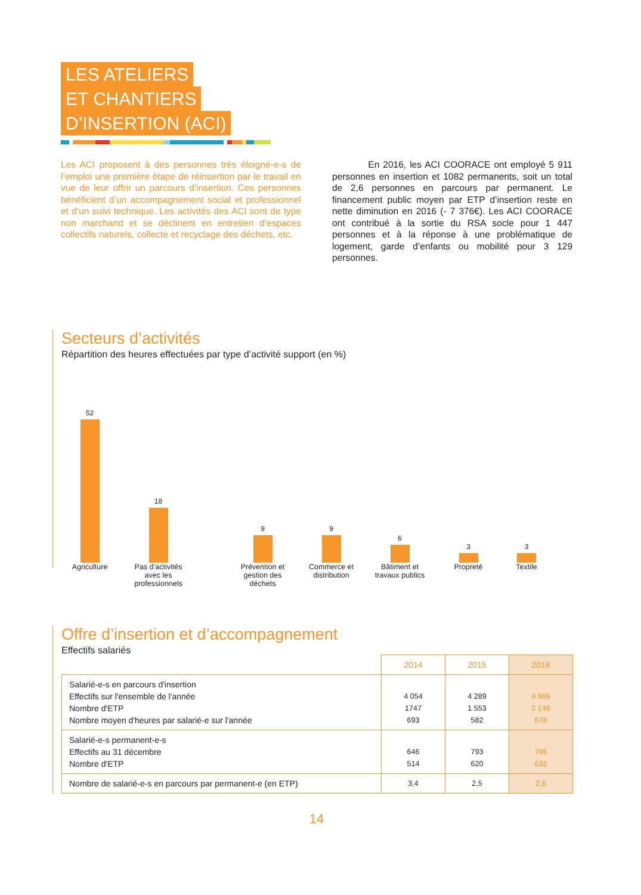LES ATELIERS
ET CHANTIERS
D’INSERTION (ACI)
Les ACI proposent à des personnes très éloigné-e-s de l’emploi une première étape de réinsertion par le travail en vue de leur offrir un parcours d’insertion. Ces personnes bénéficient d’un accompagnement social et professionnel et d’un suivi technique. Les activités des ACI sont de type non marchand et se déclinent en entretien d’espaces collectifs naturels, collecte et recyclage des déchets, etc.
En 2016, les ACI COORACE ont employé 5 911 personnes en insertion et 1082 permanents, soit un total de 2,6 personnes en parcours par permanent. Le financement public moyen par ETP d’insertion reste en nette diminution en 2016 (- 7 376€). Les ACI COORACE ont contribué à la sortie du RSA socle pour 1 447 personnes et à la réponse à une problématique de logement, garde d’enfants ou mobilité pour 3 129 personnes.
Secteurs d’activités
Répartition des heures effectuées par type d’activité support (en %)
52
18
9
9
6
3
3
Agriculture Pas d’activités avec les professionnels
Prévention et gestion des déchets
Commerce et distribution
Bâtiment et travaux publics
Propreté Textile
Offre d’insertion et d’accompagnement
Effectifs salariés
| | 2014 | 2015 | 2016 |
| --- | --- | --- | --- |
| Salarié-e-s en parcours d'insertion Effectifs sur l'ensemble de l'année Nombre d'ETP Nombre moyen d'heures par salarié-e sur l'année | 4 054 1747 693 | 4 289 1 553 582 | 4 986 2 148 678 |
| Salarié-e-s permanent-e-s Effectifs au 31 décembre Nombre d'ETP | 646 514 | 793 620 | 796 632 |
| Nombre de salarié-e-s en parcours par permanent-e (en ETP) | 3,4 | 2,5 | 2,6 |
14